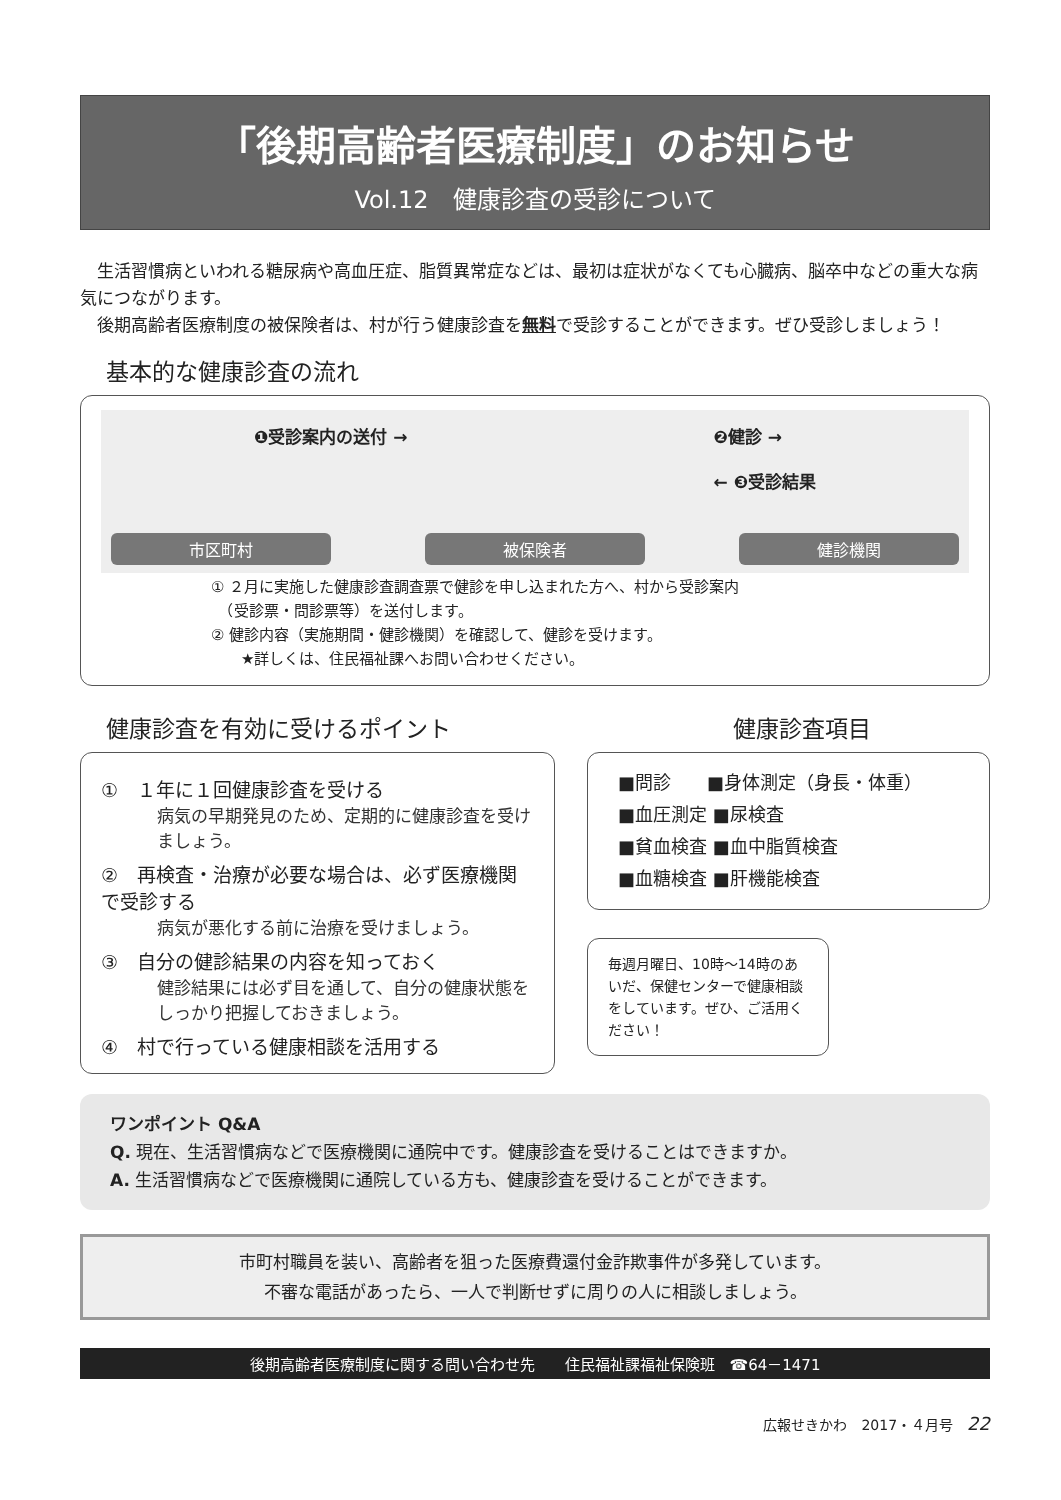「後期高齢者医療制度」のお知らせ
Vol.12　健康診査の受診について
　生活習慣病といわれる糖尿病や高血圧症、脂質異常症などは、最初は症状がなくても心臓病、脳卒中などの重大な病気につながります。
　後期高齢者医療制度の被保険者は、村が行う健康診査を無料で受診することができます。ぜひ受診しましょう！
基本的な健康診査の流れ
市区町村
被保険者
健診機関
❶受診案内の送付 → ❷健診 →
← ❸受診結果
① ２月に実施した健康診査調査票で健診を申し込まれた方へ、村から受診案内
　（受診票・問診票等）を送付します。
② 健診内容（実施期間・健診機関）を確認して、健診を受けます。
　　★詳しくは、住民福祉課へお問い合わせください。
健康診査を有効に受けるポイント
①　１年に１回健康診査を受ける
病気の早期発見のため、定期的に健康診査を受けましょう。
②　再検査・治療が必要な場合は、必ず医療機関で受診する
病気が悪化する前に治療を受けましょう。
③　自分の健診結果の内容を知っておく
健診結果には必ず目を通して、自分の健康状態をしっかり把握しておきましょう。
④　村で行っている健康相談を活用する
健康診査項目
■問診　　■身体測定（身長・体重）
■血圧測定 ■尿検査
■貧血検査 ■血中脂質検査
■血糖検査 ■肝機能検査
毎週月曜日、10時～14時のあいだ、保健センターで健康相談をしています。ぜひ、ご活用ください！
ワンポイント Q&A
Q. 現在、生活習慣病などで医療機関に通院中です。健康診査を受けることはできますか。
A. 生活習慣病などで医療機関に通院している方も、健康診査を受けることができます。
市町村職員を装い、高齢者を狙った医療費還付金詐欺事件が多発しています。
不審な電話があったら、一人で判断せずに周りの人に相談しましょう。
後期高齢者医療制度に関する問い合わせ先　　住民福祉課福祉保険班　☎64－1471
広報せきかわ　2017・４月号　22